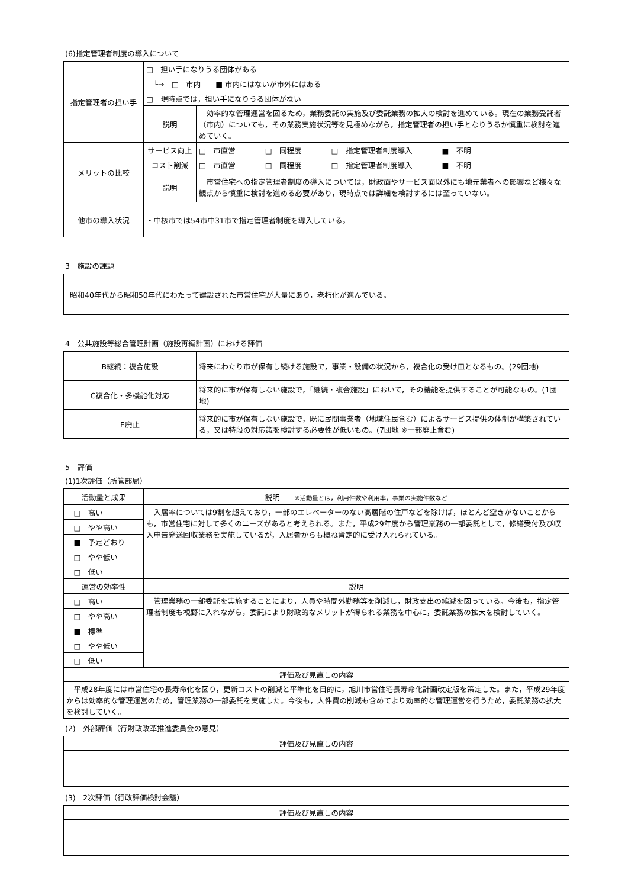(6)指定管理者制度の導入について
| 指定管理者の担い手 | □ 担い手になりうる団体がある | |
| | └→ □ 市内 ■ 市内にはないが市外にはある | |
| | □ 現時点では，担い手になりうる団体がない | |
| | 説明 | 効率的な管理運営を図るため，業務委託の実施及び委託業務の拡大の検討を進めている。現在の業務受託者（市内）についても，その業務実施状況等を見極めながら，指定管理者の担い手となりうるか慎重に検討を進めていく。 |
| メリットの比較 | サービス向上 | □ 市直営 □ 同程度 □ 指定管理者制度導入 ■ 不明 |
| | コスト削減 | □ 市直営 □ 同程度 □ 指定管理者制度導入 ■ 不明 |
| | 説明 | 市営住宅への指定管理者制度の導入については，財政面やサービス面以外にも地元業者への影響など様々な観点から慎重に検討を進める必要があり，現時点では詳細を検討するには至っていない。 |
| 他市の導入状況 | ・中核市では54市中31市で指定管理者制度を導入している。 | |
3　施設の課題
| 昭和40年代から昭和50年代にわたって建設された市営住宅が大量にあり，老朽化が進んでいる。 |
4　公共施設等総合管理計画（施設再編計画）における評価
| B継続：複合施設 | 将来にわたり市が保有し続ける施設で，事業・設備の状況から，複合化の受け皿となるもの。(29団地) |
| C複合化・多機能化対応 | 将来的に市が保有しない施設で，「継続・複合施設」において，その機能を提供することが可能なもの。(1団地) |
| E廃止 | 将来的に市が保有しない施設で，既に民間事業者（地域住民含む）によるサービス提供の体制が構築されている，又は特段の対応策を検討する必要性が低いもの。(7団地 ※一部廃止含む) |
5　評価
(1)1次評価（所管部局）
| 活動量と成果 | 説明 ※活動量とは，利用件数や利用率，事業の実施件数など |
| □ 高い | 入居率については9割を超えており，一部のエレベーターのない高層階の住戸などを除けば，ほとんど空きがないことからも，市営住宅に対して多くのニーズがあると考えられる。また，平成29年度から管理業務の一部委託として，修繕受付及び収入申告発送回収業務を実施しているが，入居者からも概ね肯定的に受け入れられている。 |
| □ やや高い | |
| ■ 予定どおり | |
| □ やや低い | |
| □ 低い | |
| 運営の効率性 | 説明 |
| □ 高い | 管理業務の一部委託を実施することにより，人員や時間外勤務等を削減し，財政支出の縮減を図っている。今後も，指定管理者制度も視野に入れながら，委託により財政的なメリットが得られる業務を中心に，委託業務の拡大を検討していく。 |
| □ やや高い | |
| ■ 標準 | |
| □ やや低い | |
| □ 低い | |
| 評価及び見直しの内容 | |
| 平成28年度には市営住宅の長寿命化を図り，更新コストの削減と平準化を目的に，旭川市営住宅長寿命化計画改定版を策定した。また，平成29年度からは効率的な管理運営のため，管理業務の一部委託を実施した。今後も，人件費の削減も含めてより効率的な管理運営を行うため，委託業務の拡大を検討していく。 | |
(2)　外部評価（行財政改革推進委員会の意見）
| 評価及び見直しの内容 |
(3)　2次評価（行政評価検討会議）
| 評価及び見直しの内容 |